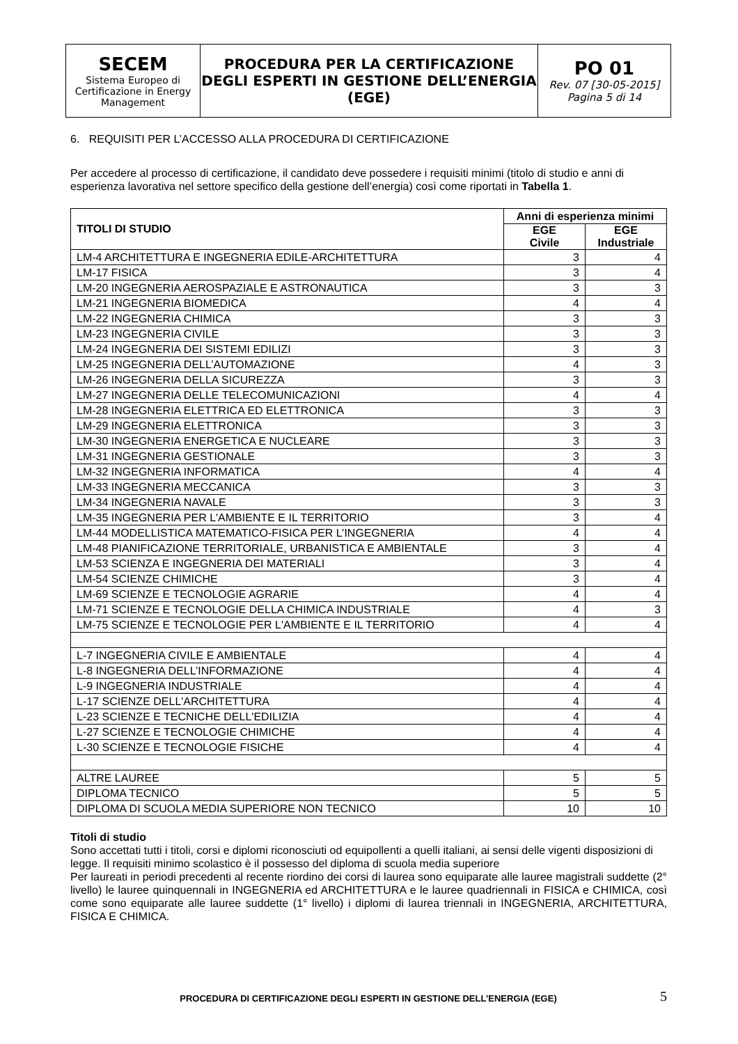| SECEM Sistema Europeo di Certificazione in Energy Management | PROCEDURA PER LA CERTIFICAZIONE DEGLI ESPERTI IN GESTIONE DELL’ENERGIA (EGE) | PO 01 Rev. 07 [30-05-2015] Pagina 5 di 14 |
6. REQUISITI PER L’ACCESSO ALLA PROCEDURA DI CERTIFICAZIONE
Per accedere al processo di certificazione, il candidato deve possedere i requisiti minimi (titolo di studio e anni di esperienza lavorativa nel settore specifico della gestione dell’energia) così come riportati in Tabella 1.
| TITOLI DI STUDIO | Anni di esperienza minimi | |
| --- | --- | --- |
| | EGE Civile | EGE Industriale |
| LM-4 ARCHITETTURA E INGEGNERIA EDILE-ARCHITETTURA | 3 | 4 |
| LM-17 FISICA | 3 | 4 |
| LM-20 INGEGNERIA AEROSPAZIALE E ASTRONAUTICA | 3 | 3 |
| LM-21 INGEGNERIA BIOMEDICA | 4 | 4 |
| LM-22 INGEGNERIA CHIMICA | 3 | 3 |
| LM-23 INGEGNERIA CIVILE | 3 | 3 |
| LM-24 INGEGNERIA DEI SISTEMI EDILIZI | 3 | 3 |
| LM-25 INGEGNERIA DELL’AUTOMAZIONE | 4 | 3 |
| LM-26 INGEGNERIA DELLA SICUREZZA | 3 | 3 |
| LM-27 INGEGNERIA DELLE TELECOMUNICAZIONI | 4 | 4 |
| LM-28 INGEGNERIA ELETTRICA ED ELETTRONICA | 3 | 3 |
| LM-29 INGEGNERIA ELETTRONICA | 3 | 3 |
| LM-30 INGEGNERIA ENERGETICA E NUCLEARE | 3 | 3 |
| LM-31 INGEGNERIA GESTIONALE | 3 | 3 |
| LM-32 INGEGNERIA INFORMATICA | 4 | 4 |
| LM-33 INGEGNERIA MECCANICA | 3 | 3 |
| LM-34 INGEGNERIA NAVALE | 3 | 3 |
| LM-35 INGEGNERIA PER L'AMBIENTE E IL TERRITORIO | 3 | 4 |
| LM-44 MODELLISTICA MATEMATICO-FISICA PER L’INGEGNERIA | 4 | 4 |
| LM-48 PIANIFICAZIONE TERRITORIALE, URBANISTICA E AMBIENTALE | 3 | 4 |
| LM-53 SCIENZA E INGEGNERIA DEI MATERIALI | 3 | 4 |
| LM-54 SCIENZE CHIMICHE | 3 | 4 |
| LM-69 SCIENZE E TECNOLOGIE AGRARIE | 4 | 4 |
| LM-71 SCIENZE E TECNOLOGIE DELLA CHIMICA INDUSTRIALE | 4 | 3 |
| LM-75 SCIENZE E TECNOLOGIE PER L'AMBIENTE E IL TERRITORIO | 4 | 4 |
| L-7 INGEGNERIA CIVILE E AMBIENTALE | 4 | 4 |
| L-8 INGEGNERIA DELL’INFORMAZIONE | 4 | 4 |
| L-9 INGEGNERIA INDUSTRIALE | 4 | 4 |
| L-17 SCIENZE DELL'ARCHITETTURA | 4 | 4 |
| L-23 SCIENZE E TECNICHE DELL'EDILIZIA | 4 | 4 |
| L-27 SCIENZE E TECNOLOGIE CHIMICHE | 4 | 4 |
| L-30 SCIENZE E TECNOLOGIE FISICHE | 4 | 4 |
| ALTRE LAUREE | 5 | 5 |
| DIPLOMA TECNICO | 5 | 5 |
| DIPLOMA DI SCUOLA MEDIA SUPERIORE NON TECNICO | 10 | 10 |
Titoli di studio
Sono accettati tutti i titoli, corsi e diplomi riconosciuti od equipollenti a quelli italiani, ai sensi delle vigenti disposizioni di legge. Il requisiti minimo scolastico è il possesso del diploma di scuola media superiore
Per laureati in periodi precedenti al recente riordino dei corsi di laurea sono equiparate alle lauree magistrali suddette (2° livello) le lauree quinquennali in INGEGNERIA ed ARCHITETTURA e le lauree quadriennali in FISICA e CHIMICA, così come sono equiparate alle lauree suddette (1° livello) i diplomi di laurea triennali in INGEGNERIA, ARCHITETTURA, FISICA E CHIMICA.
PROCEDURA DI CERTIFICAZIONE DEGLI ESPERTI IN GESTIONE DELL’ENERGIA (EGE) 5